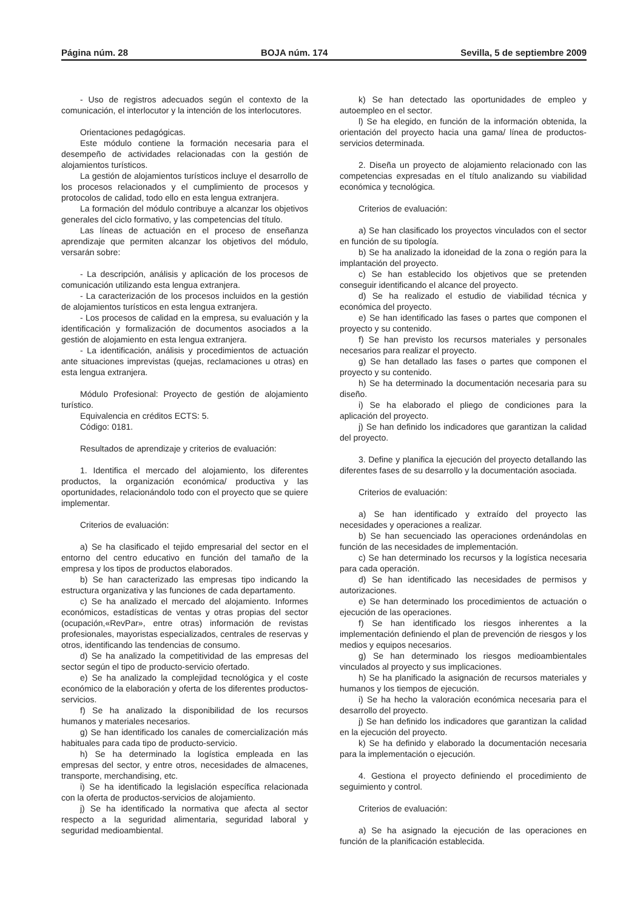Página núm. 28 BOJA núm. 174 Sevilla, 5 de septiembre 2009
- Uso de registros adecuados según el contexto de la comunicación, el interlocutor y la intención de los interlocutores.
Orientaciones pedagógicas.
Este módulo contiene la formación necesaria para el desempeño de actividades relacionadas con la gestión de alojamientos turísticos.
La gestión de alojamientos turísticos incluye el desarrollo de los procesos relacionados y el cumplimiento de procesos y protocolos de calidad, todo ello en esta lengua extranjera.
La formación del módulo contribuye a alcanzar los objetivos generales del ciclo formativo, y las competencias del título.
Las líneas de actuación en el proceso de enseñanza aprendizaje que permiten alcanzar los objetivos del módulo, versarán sobre:
- La descripción, análisis y aplicación de los procesos de comunicación utilizando esta lengua extranjera.
- La caracterización de los procesos incluidos en la gestión de alojamientos turísticos en esta lengua extranjera.
- Los procesos de calidad en la empresa, su evaluación y la identificación y formalización de documentos asociados a la gestión de alojamiento en esta lengua extranjera.
- La identificación, análisis y procedimientos de actuación ante situaciones imprevistas (quejas, reclamaciones u otras) en esta lengua extranjera.
Módulo Profesional: Proyecto de gestión de alojamiento turístico.
Equivalencia en créditos ECTS: 5.
Código: 0181.
Resultados de aprendizaje y criterios de evaluación:
1. Identifica el mercado del alojamiento, los diferentes productos, la organización económica/ productiva y las oportunidades, relacionándolo todo con el proyecto que se quiere implementar.
Criterios de evaluación:
a) Se ha clasificado el tejido empresarial del sector en el entorno del centro educativo en función del tamaño de la empresa y los tipos de productos elaborados.
b) Se han caracterizado las empresas tipo indicando la estructura organizativa y las funciones de cada departamento.
c) Se ha analizado el mercado del alojamiento. Informes económicos, estadísticas de ventas y otras propias del sector (ocupación,«RevPar», entre otras) información de revistas profesionales, mayoristas especializados, centrales de reservas y otros, identificando las tendencias de consumo.
d) Se ha analizado la competitividad de las empresas del sector según el tipo de producto-servicio ofertado.
e) Se ha analizado la complejidad tecnológica y el coste económico de la elaboración y oferta de los diferentes productos-servicios.
f) Se ha analizado la disponibilidad de los recursos humanos y materiales necesarios.
g) Se han identificado los canales de comercialización más habituales para cada tipo de producto-servicio.
h) Se ha determinado la logística empleada en las empresas del sector, y entre otros, necesidades de almacenes, transporte, merchandising, etc.
i) Se ha identificado la legislación específica relacionada con la oferta de productos-servicios de alojamiento.
j) Se ha identificado la normativa que afecta al sector respecto a la seguridad alimentaria, seguridad laboral y seguridad medioambiental.
k) Se han detectado las oportunidades de empleo y autoempleo en el sector.
l) Se ha elegido, en función de la información obtenida, la orientación del proyecto hacia una gama/ línea de productos-servicios determinada.
2. Diseña un proyecto de alojamiento relacionado con las competencias expresadas en el título analizando su viabilidad económica y tecnológica.
Criterios de evaluación:
a) Se han clasificado los proyectos vinculados con el sector en función de su tipología.
b) Se ha analizado la idoneidad de la zona o región para la implantación del proyecto.
c) Se han establecido los objetivos que se pretenden conseguir identificando el alcance del proyecto.
d) Se ha realizado el estudio de viabilidad técnica y económica del proyecto.
e) Se han identificado las fases o partes que componen el proyecto y su contenido.
f) Se han previsto los recursos materiales y personales necesarios para realizar el proyecto.
g) Se han detallado las fases o partes que componen el proyecto y su contenido.
h) Se ha determinado la documentación necesaria para su diseño.
i) Se ha elaborado el pliego de condiciones para la aplicación del proyecto.
j) Se han definido los indicadores que garantizan la calidad del proyecto.
3. Define y planifica la ejecución del proyecto detallando las diferentes fases de su desarrollo y la documentación asociada.
Criterios de evaluación:
a) Se han identificado y extraído del proyecto las necesidades y operaciones a realizar.
b) Se han secuenciado las operaciones ordenándolas en función de las necesidades de implementación.
c) Se han determinado los recursos y la logística necesaria para cada operación.
d) Se han identificado las necesidades de permisos y autorizaciones.
e) Se han determinado los procedimientos de actuación o ejecución de las operaciones.
f) Se han identificado los riesgos inherentes a la implementación definiendo el plan de prevención de riesgos y los medios y equipos necesarios.
g) Se han determinado los riesgos medioambientales vinculados al proyecto y sus implicaciones.
h) Se ha planificado la asignación de recursos materiales y humanos y los tiempos de ejecución.
i) Se ha hecho la valoración económica necesaria para el desarrollo del proyecto.
j) Se han definido los indicadores que garantizan la calidad en la ejecución del proyecto.
k) Se ha definido y elaborado la documentación necesaria para la implementación o ejecución.
4. Gestiona el proyecto definiendo el procedimiento de seguimiento y control.
Criterios de evaluación:
a) Se ha asignado la ejecución de las operaciones en función de la planificación establecida.